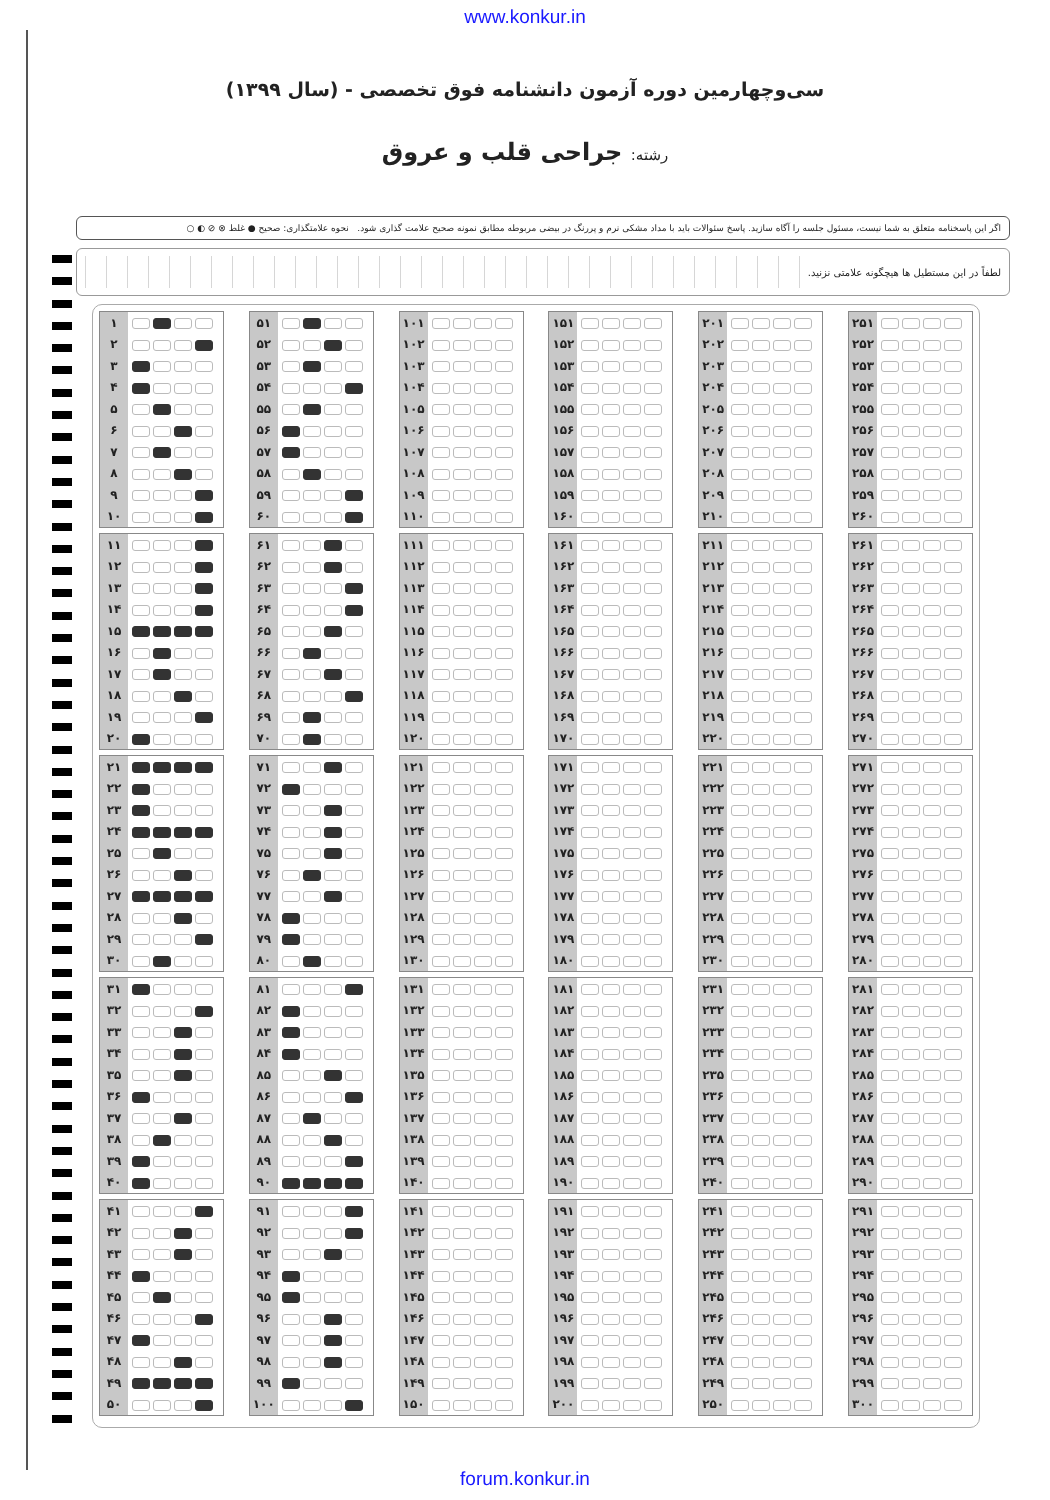www.konkur.in
سی‌وچهارمین دوره آزمون دانشنامه فوق تخصصی - (سال ۱۳۹۹)
رشته: جراحی قلب و عروق
اگر این پاسخنامه متعلق به شما نیست، مسئول جلسه را آگاه سازید. پاسخ سئوالات باید با مداد مشکی نرم و پررنگ در بیضی مربوطه مطابق نمونه صحیح علامت گذاری شود. نحوه علامتگذاری: صحیح ● غلط ⊗ ⊘ ◐ ○
لطفاً در این مستطیل ها هیچگونه علامتی نزنید.
| ۱ | |
| ۲ | |
| ۳ | |
| ۴ | |
| ۵ | |
| ۶ | |
| ۷ | |
| ۸ | |
| ۹ | |
| ۱۰ | |
| ۱۱ | |
| ۱۲ | |
| ۱۳ | |
| ۱۴ | |
| ۱۵ | |
| ۱۶ | |
| ۱۷ | |
| ۱۸ | |
| ۱۹ | |
| ۲۰ | |
| ۲۱ | |
| ۲۲ | |
| ۲۳ | |
| ۲۴ | |
| ۲۵ | |
| ۲۶ | |
| ۲۷ | |
| ۲۸ | |
| ۲۹ | |
| ۳۰ | |
| ۳۱ | |
| ۳۲ | |
| ۳۳ | |
| ۳۴ | |
| ۳۵ | |
| ۳۶ | |
| ۳۷ | |
| ۳۸ | |
| ۳۹ | |
| ۴۰ | |
| ۴۱ | |
| ۴۲ | |
| ۴۳ | |
| ۴۴ | |
| ۴۵ | |
| ۴۶ | |
| ۴۷ | |
| ۴۸ | |
| ۴۹ | |
| ۵۰ | |
| ۵۱ | |
| ۵۲ | |
| ۵۳ | |
| ۵۴ | |
| ۵۵ | |
| ۵۶ | |
| ۵۷ | |
| ۵۸ | |
| ۵۹ | |
| ۶۰ | |
| ۶۱ | |
| ۶۲ | |
| ۶۳ | |
| ۶۴ | |
| ۶۵ | |
| ۶۶ | |
| ۶۷ | |
| ۶۸ | |
| ۶۹ | |
| ۷۰ | |
| ۷۱ | |
| ۷۲ | |
| ۷۳ | |
| ۷۴ | |
| ۷۵ | |
| ۷۶ | |
| ۷۷ | |
| ۷۸ | |
| ۷۹ | |
| ۸۰ | |
| ۸۱ | |
| ۸۲ | |
| ۸۳ | |
| ۸۴ | |
| ۸۵ | |
| ۸۶ | |
| ۸۷ | |
| ۸۸ | |
| ۸۹ | |
| ۹۰ | |
| ۹۱ | |
| ۹۲ | |
| ۹۳ | |
| ۹۴ | |
| ۹۵ | |
| ۹۶ | |
| ۹۷ | |
| ۹۸ | |
| ۹۹ | |
| ۱۰۰ | |
| ۱۰۱ | |
| ۱۰۲ | |
| ۱۰۳ | |
| ۱۰۴ | |
| ۱۰۵ | |
| ۱۰۶ | |
| ۱۰۷ | |
| ۱۰۸ | |
| ۱۰۹ | |
| ۱۱۰ | |
| ۱۱۱ | |
| ۱۱۲ | |
| ۱۱۳ | |
| ۱۱۴ | |
| ۱۱۵ | |
| ۱۱۶ | |
| ۱۱۷ | |
| ۱۱۸ | |
| ۱۱۹ | |
| ۱۲۰ | |
| ۱۲۱ | |
| ۱۲۲ | |
| ۱۲۳ | |
| ۱۲۴ | |
| ۱۲۵ | |
| ۱۲۶ | |
| ۱۲۷ | |
| ۱۲۸ | |
| ۱۲۹ | |
| ۱۳۰ | |
| ۱۳۱ | |
| ۱۳۲ | |
| ۱۳۳ | |
| ۱۳۴ | |
| ۱۳۵ | |
| ۱۳۶ | |
| ۱۳۷ | |
| ۱۳۸ | |
| ۱۳۹ | |
| ۱۴۰ | |
| ۱۴۱ | |
| ۱۴۲ | |
| ۱۴۳ | |
| ۱۴۴ | |
| ۱۴۵ | |
| ۱۴۶ | |
| ۱۴۷ | |
| ۱۴۸ | |
| ۱۴۹ | |
| ۱۵۰ | |
| ۱۵۱ | |
| ۱۵۲ | |
| ۱۵۳ | |
| ۱۵۴ | |
| ۱۵۵ | |
| ۱۵۶ | |
| ۱۵۷ | |
| ۱۵۸ | |
| ۱۵۹ | |
| ۱۶۰ | |
| ۱۶۱ | |
| ۱۶۲ | |
| ۱۶۳ | |
| ۱۶۴ | |
| ۱۶۵ | |
| ۱۶۶ | |
| ۱۶۷ | |
| ۱۶۸ | |
| ۱۶۹ | |
| ۱۷۰ | |
| ۱۷۱ | |
| ۱۷۲ | |
| ۱۷۳ | |
| ۱۷۴ | |
| ۱۷۵ | |
| ۱۷۶ | |
| ۱۷۷ | |
| ۱۷۸ | |
| ۱۷۹ | |
| ۱۸۰ | |
| ۱۸۱ | |
| ۱۸۲ | |
| ۱۸۳ | |
| ۱۸۴ | |
| ۱۸۵ | |
| ۱۸۶ | |
| ۱۸۷ | |
| ۱۸۸ | |
| ۱۸۹ | |
| ۱۹۰ | |
| ۱۹۱ | |
| ۱۹۲ | |
| ۱۹۳ | |
| ۱۹۴ | |
| ۱۹۵ | |
| ۱۹۶ | |
| ۱۹۷ | |
| ۱۹۸ | |
| ۱۹۹ | |
| ۲۰۰ | |
| ۲۰۱ | |
| ۲۰۲ | |
| ۲۰۳ | |
| ۲۰۴ | |
| ۲۰۵ | |
| ۲۰۶ | |
| ۲۰۷ | |
| ۲۰۸ | |
| ۲۰۹ | |
| ۲۱۰ | |
| ۲۱۱ | |
| ۲۱۲ | |
| ۲۱۳ | |
| ۲۱۴ | |
| ۲۱۵ | |
| ۲۱۶ | |
| ۲۱۷ | |
| ۲۱۸ | |
| ۲۱۹ | |
| ۲۲۰ | |
| ۲۲۱ | |
| ۲۲۲ | |
| ۲۲۳ | |
| ۲۲۴ | |
| ۲۲۵ | |
| ۲۲۶ | |
| ۲۲۷ | |
| ۲۲۸ | |
| ۲۲۹ | |
| ۲۳۰ | |
| ۲۳۱ | |
| ۲۳۲ | |
| ۲۳۳ | |
| ۲۳۴ | |
| ۲۳۵ | |
| ۲۳۶ | |
| ۲۳۷ | |
| ۲۳۸ | |
| ۲۳۹ | |
| ۲۴۰ | |
| ۲۴۱ | |
| ۲۴۲ | |
| ۲۴۳ | |
| ۲۴۴ | |
| ۲۴۵ | |
| ۲۴۶ | |
| ۲۴۷ | |
| ۲۴۸ | |
| ۲۴۹ | |
| ۲۵۰ | |
| ۲۵۱ | |
| ۲۵۲ | |
| ۲۵۳ | |
| ۲۵۴ | |
| ۲۵۵ | |
| ۲۵۶ | |
| ۲۵۷ | |
| ۲۵۸ | |
| ۲۵۹ | |
| ۲۶۰ | |
| ۲۶۱ | |
| ۲۶۲ | |
| ۲۶۳ | |
| ۲۶۴ | |
| ۲۶۵ | |
| ۲۶۶ | |
| ۲۶۷ | |
| ۲۶۸ | |
| ۲۶۹ | |
| ۲۷۰ | |
| ۲۷۱ | |
| ۲۷۲ | |
| ۲۷۳ | |
| ۲۷۴ | |
| ۲۷۵ | |
| ۲۷۶ | |
| ۲۷۷ | |
| ۲۷۸ | |
| ۲۷۹ | |
| ۲۸۰ | |
| ۲۸۱ | |
| ۲۸۲ | |
| ۲۸۳ | |
| ۲۸۴ | |
| ۲۸۵ | |
| ۲۸۶ | |
| ۲۸۷ | |
| ۲۸۸ | |
| ۲۸۹ | |
| ۲۹۰ | |
| ۲۹۱ | |
| ۲۹۲ | |
| ۲۹۳ | |
| ۲۹۴ | |
| ۲۹۵ | |
| ۲۹۶ | |
| ۲۹۷ | |
| ۲۹۸ | |
| ۲۹۹ | |
| ۳۰۰ | |
forum.konkur.in